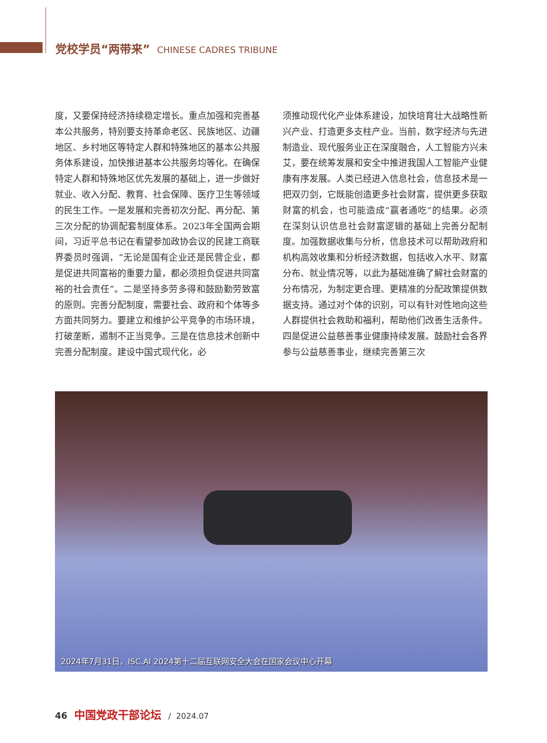党校学员“两带来” CHINESE CADRES TRIBUNE
度，又要保持经济持续稳定增长。重点加强和完善基本公共服务，特别要支持革命老区、民族地区、边疆地区、乡村地区等特定人群和特殊地区的基本公共服务体系建设，加快推进基本公共服务均等化。在确保特定人群和特殊地区优先发展的基础上，进一步做好就业、收入分配、教育、社会保障、医疗卫生等领域的民生工作。一是发展和完善初次分配、再分配、第三次分配的协调配套制度体系。2023年全国两会期间，习近平总书记在看望参加政协会议的民建工商联界委员时强调，“无论是国有企业还是民营企业，都是促进共同富裕的重要力量，都必须担负促进共同富裕的社会责任”。二是坚持多劳多得和鼓励勤劳致富的原则。完善分配制度，需要社会、政府和个体等多方面共同努力。要建立和维护公平竞争的市场环境，打破垄断，遏制不正当竞争。三是在信息技术创新中完善分配制度。建设中国式现代化，必
须推动现代化产业体系建设，加快培育壮大战略性新兴产业、打造更多支柱产业。当前，数字经济与先进制造业、现代服务业正在深度融合，人工智能方兴未艾，要在统筹发展和安全中推进我国人工智能产业健康有序发展。人类已经进入信息社会，信息技术是一把双刃剑，它既能创造更多社会财富，提供更多获取财富的机会，也可能造成“赢者通吃”的结果。必须在深刻认识信息社会财富逻辑的基础上完善分配制度。加强数据收集与分析，信息技术可以帮助政府和机构高效收集和分析经济数据，包括收入水平、财富分布、就业情况等，以此为基础准确了解社会财富的分布情况，为制定更合理、更精准的分配政策提供数据支持。通过对个体的识别，可以有针对性地向这些人群提供社会救助和福利，帮助他们改善生活条件。四是促进公益慈善事业健康持续发展。鼓励社会各界参与公益慈善事业，继续完善第三次
2024年7月31日，ISC.AI 2024第十二届互联网安全大会在国家会议中心开幕
46 中国党政干部论坛 / 2024.07